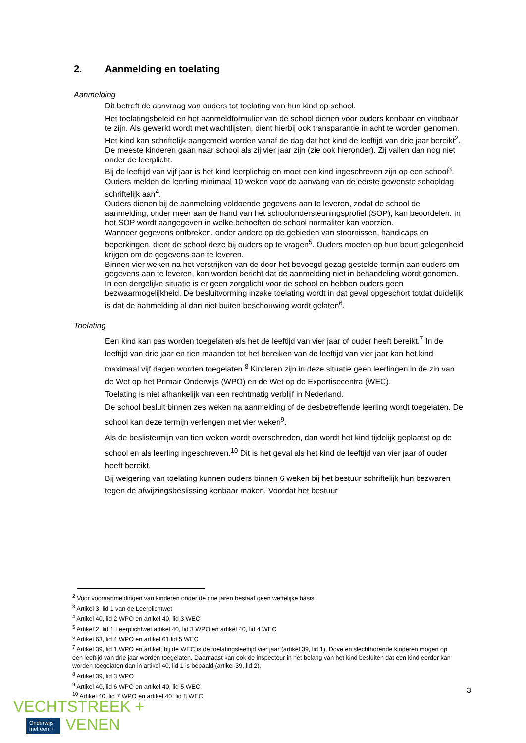2. Aanmelding en toelating
Aanmelding
Dit betreft de aanvraag van ouders tot toelating van hun kind op school.
Het toelatingsbeleid en het aanmeldformulier van de school dienen voor ouders kenbaar en vindbaar te zijn. Als gewerkt wordt met wachtlijsten, dient hierbij ook transparantie in acht te worden genomen.
Het kind kan schriftelijk aangemeld worden vanaf de dag dat het kind de leeftijd van drie jaar bereikt<sup>2</sup>.
De meeste kinderen gaan naar school als zij vier jaar zijn (zie ook hieronder). Zij vallen dan nog niet onder de leerplicht.
Bij de leeftijd van vijf jaar is het kind leerplichtig en moet een kind ingeschreven zijn op een school<sup>3</sup>.
Ouders melden de leerling minimaal 10 weken voor de aanvang van de eerste gewenste schooldag schriftelijk aan<sup>4</sup>.
Ouders dienen bij de aanmelding voldoende gegevens aan te leveren, zodat de school de aanmelding, onder meer aan de hand van het schoolondersteuningsprofiel (SOP), kan beoordelen. In het SOP wordt aangegeven in welke behoeften de school normaliter kan voorzien.
Wanneer gegevens ontbreken, onder andere op de gebieden van stoornissen, handicaps en beperkingen, dient de school deze bij ouders op te vragen<sup>5</sup>. Ouders moeten op hun beurt gelegenheid krijgen om de gegevens aan te leveren.
Binnen vier weken na het verstrijken van de door het bevoegd gezag gestelde termijn aan ouders om gegevens aan te leveren, kan worden bericht dat de aanmelding niet in behandeling wordt genomen. In een dergelijke situatie is er geen zorgplicht voor de school en hebben ouders geen bezwaarmogelijkheid. De besluitvorming inzake toelating wordt in dat geval opgeschort totdat duidelijk is dat de aanmelding al dan niet buiten beschouwing wordt gelaten<sup>6</sup>.
Toelating
Een kind kan pas worden toegelaten als het de leeftijd van vier jaar of ouder heeft bereikt.<sup>7</sup> In de leeftijd van drie jaar en tien maanden tot het bereiken van de leeftijd van vier jaar kan het kind maximaal vijf dagen worden toegelaten.<sup>8</sup> Kinderen zijn in deze situatie geen leerlingen in de zin van de Wet op het Primair Onderwijs (WPO) en de Wet op de Expertisecentra (WEC).
Toelating is niet afhankelijk van een rechtmatig verblijf in Nederland.
De school besluit binnen zes weken na aanmelding of de desbetreffende leerling wordt toegelaten. De school kan deze termijn verlengen met vier weken<sup>9</sup>.
Als de beslistermijn van tien weken wordt overschreden, dan wordt het kind tijdelijk geplaatst op de school en als leerling ingeschreven.<sup>10</sup> Dit is het geval als het kind de leeftijd van vier jaar of ouder heeft bereikt.
Bij weigering van toelating kunnen ouders binnen 6 weken bij het bestuur schriftelijk hun bezwaren tegen de afwijzingsbeslissing kenbaar maken. Voordat het bestuur
<sup>2</sup> Voor vooraanmeldingen van kinderen onder de drie jaren bestaat geen wettelijke basis.
<sup>3</sup> Artikel 3, lid 1 van de Leerplichtwet
<sup>4</sup> Artikel 40, lid 2 WPO en artikel 40, lid 3 WEC
<sup>5</sup> Artikel 2, lid 1 Leerplichtwet,artikel 40, lid 3 WPO en artikel 40, lid 4 WEC
<sup>6</sup> Artikel 63, lid 4 WPO en artikel 61,lid 5 WEC
<sup>7</sup> Artikel 39, lid 1 WPO en artikel; bij de WEC is de toelatingsleeftijd vier jaar (artikel 39, lid 1). Dove en slechthorende kinderen mogen op een leeftijd van drie jaar worden toegelaten. Daarnaast kan ook de inspecteur in het belang van het kind besluiten dat een kind eerder kan worden toegelaten dan in artikel 40, lid 1 is bepaald (artikel 39, lid 2).
<sup>8</sup> Artikel 39, lid 3 WPO
<sup>9</sup> Artikel 40, lid 6 WPO en artikel 40, lid 5 WEC
<sup>10</sup> Artikel 40, lid 7 WPO en artikel 40, lid 8 WEC
3
VECHTSTREEK +
Onderwijs
met een + VENEN